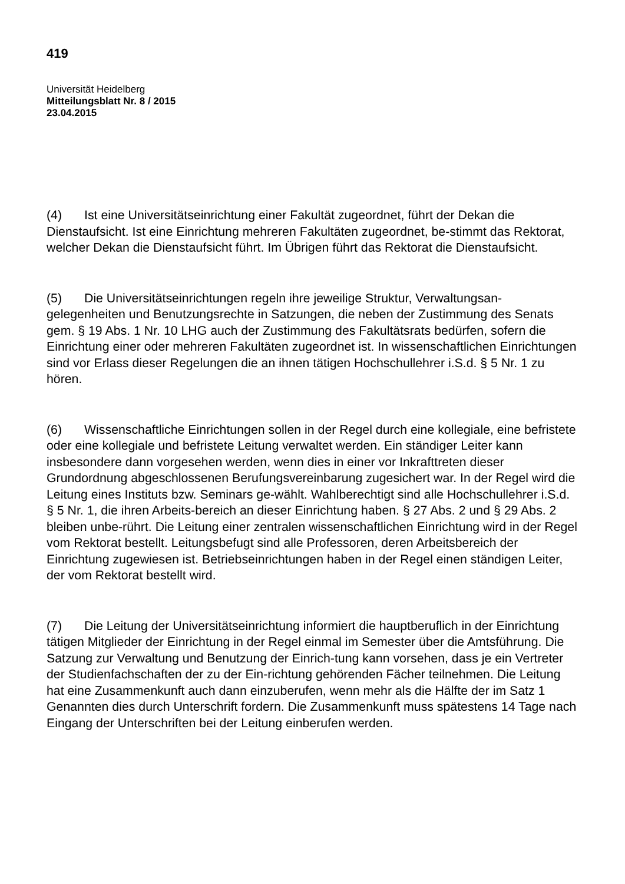419
Universität Heidelberg
Mitteilungsblatt Nr. 8 / 2015
23.04.2015
(4) Ist eine Universitätseinrichtung einer Fakultät zugeordnet, führt der Dekan die Dienstaufsicht. Ist eine Einrichtung mehreren Fakultäten zugeordnet, be-stimmt das Rektorat, welcher Dekan die Dienstaufsicht führt. Im Übrigen führt das Rektorat die Dienstaufsicht.
(5) Die Universitätseinrichtungen regeln ihre jeweilige Struktur, Verwaltungsan-gelegenheiten und Benutzungsrechte in Satzungen, die neben der Zustimmung des Senats gem. § 19 Abs. 1 Nr. 10 LHG auch der Zustimmung des Fakultätsrats bedürfen, sofern die Einrichtung einer oder mehreren Fakultäten zugeordnet ist. In wissenschaftlichen Einrichtungen sind vor Erlass dieser Regelungen die an ihnen tätigen Hochschullehrer i.S.d. § 5 Nr. 1 zu hören.
(6) Wissenschaftliche Einrichtungen sollen in der Regel durch eine kollegiale, eine befristete oder eine kollegiale und befristete Leitung verwaltet werden. Ein ständiger Leiter kann insbesondere dann vorgesehen werden, wenn dies in einer vor Inkrafttreten dieser Grundordnung abgeschlossenen Berufungsvereinbarung zugesichert war. In der Regel wird die Leitung eines Instituts bzw. Seminars ge-wählt. Wahlberechtigt sind alle Hochschullehrer i.S.d. § 5 Nr. 1, die ihren Arbeits-bereich an dieser Einrichtung haben. § 27 Abs. 2 und § 29 Abs. 2 bleiben unbe-rührt. Die Leitung einer zentralen wissenschaftlichen Einrichtung wird in der Regel vom Rektorat bestellt. Leitungsbefugt sind alle Professoren, deren Arbeitsbereich der Einrichtung zugewiesen ist. Betriebseinrichtungen haben in der Regel einen ständigen Leiter, der vom Rektorat bestellt wird.
(7) Die Leitung der Universitätseinrichtung informiert die hauptberuflich in der Einrichtung tätigen Mitglieder der Einrichtung in der Regel einmal im Semester über die Amtsführung. Die Satzung zur Verwaltung und Benutzung der Einrich-tung kann vorsehen, dass je ein Vertreter der Studienfachschaften der zu der Ein-richtung gehörenden Fächer teilnehmen. Die Leitung hat eine Zusammenkunft auch dann einzuberufen, wenn mehr als die Hälfte der im Satz 1 Genannten dies durch Unterschrift fordern. Die Zusammenkunft muss spätestens 14 Tage nach Eingang der Unterschriften bei der Leitung einberufen werden.